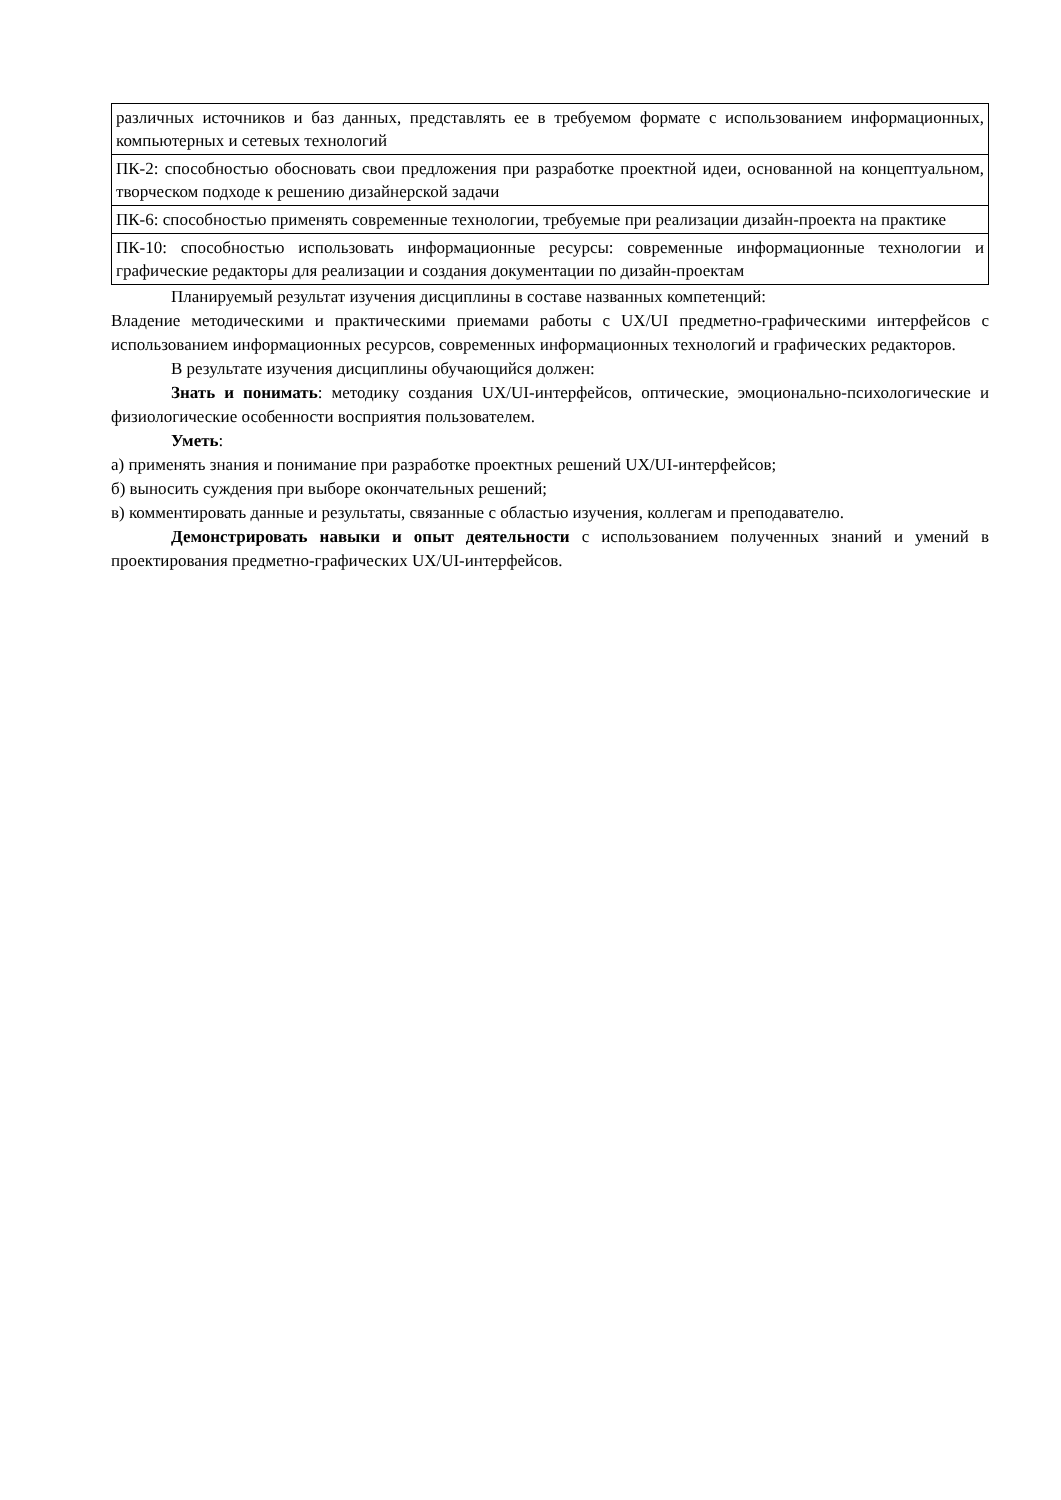| различных источников и баз данных, представлять ее в требуемом формате с использованием информационных, компьютерных и сетевых технологий |
| ПК-2: способностью обосновать свои предложения при разработке проектной идеи, основанной на концептуальном, творческом подходе к решению дизайнерской задачи |
| ПК-6: способностью применять современные технологии, требуемые при реализации дизайн-проекта на практике |
| ПК-10: способностью использовать информационные ресурсы: современные информационные технологии и графические редакторы для реализации и создания документации по дизайн-проектам |
Планируемый результат изучения дисциплины в составе названных компетенций:
Владение методическими и практическими приемами работы с UX/UI предметно-графическими интерфейсов с использованием информационных ресурсов, современных информационных технологий и графических редакторов.
В результате изучения дисциплины обучающийся должен:
Знать и понимать: методику создания UX/UI-интерфейсов, оптические, эмоционально-психологические и физиологические особенности восприятия пользователем.
Уметь:
а) применять знания и понимание при разработке проектных решений UX/UI-интерфейсов;
б) выносить суждения при выборе окончательных решений;
в) комментировать данные и результаты, связанные с областью изучения, коллегам и преподавателю.
Демонстрировать навыки и опыт деятельности с использованием полученных знаний и умений в проектирования предметно-графических UX/UI-интерфейсов.